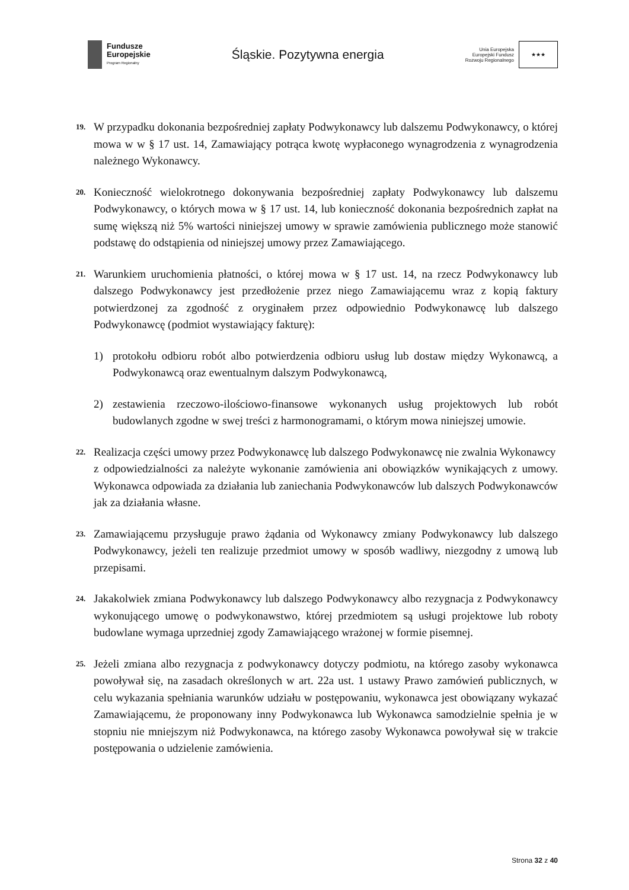Fundusze
Europejskie
Program Regionalny
Śląskie. Pozytywna energia
Unia Europejska
Europejski Fundusz
Rozwoju Regionalnego
★★★
19.
W przypadku dokonania bezpośredniej zapłaty Podwykonawcy lub dalszemu Podwykonawcy, o której mowa w w § 17 ust. 14, Zamawiający potrąca kwotę wypłaconego wynagrodzenia z wynagrodzenia należnego Wykonawcy.
20.
Konieczność wielokrotnego dokonywania bezpośredniej zapłaty Podwykonawcy lub dalszemu Podwykonawcy, o których mowa w § 17 ust. 14, lub konieczność dokonania bezpośrednich zapłat na sumę większą niż 5% wartości niniejszej umowy w sprawie zamówienia publicznego może stanowić podstawę do odstąpienia od niniejszej umowy przez Zamawiającego.
21.
Warunkiem uruchomienia płatności, o której mowa w § 17 ust. 14, na rzecz Podwykonawcy lub dalszego Podwykonawcy jest przedłożenie przez niego Zamawiającemu wraz z kopią faktury potwierdzonej za zgodność z oryginałem przez odpowiednio Podwykonawcę lub dalszego Podwykonawcę (podmiot wystawiający fakturę):
1) protokołu odbioru robót albo potwierdzenia odbioru usług lub dostaw między Wykonawcą, a Podwykonawcą oraz ewentualnym dalszym Podwykonawcą,
2) zestawienia rzeczowo-ilościowo-finansowe wykonanych usług projektowych lub robót budowlanych zgodne w swej treści z harmonogramami, o którym mowa niniejszej umowie.
22.
Realizacja części umowy przez Podwykonawcę lub dalszego Podwykonawcę nie zwalnia Wykonawcy
z odpowiedzialności za należyte wykonanie zamówienia ani obowiązków wynikających z umowy. Wykonawca odpowiada za działania lub zaniechania Podwykonawców lub dalszych Podwykonawców jak za działania własne.
23.
Zamawiającemu przysługuje prawo żądania od Wykonawcy zmiany Podwykonawcy lub dalszego Podwykonawcy, jeżeli ten realizuje przedmiot umowy w sposób wadliwy, niezgodny z umową lub przepisami.
24.
Jakakolwiek zmiana Podwykonawcy lub dalszego Podwykonawcy albo rezygnacja z Podwykonawcy wykonującego umowę o podwykonawstwo, której przedmiotem są usługi projektowe lub roboty budowlane wymaga uprzedniej zgody Zamawiającego wrażonej w formie pisemnej.
25.
Jeżeli zmiana albo rezygnacja z podwykonawcy dotyczy podmiotu, na którego zasoby wykonawca powoływał się, na zasadach określonych w art. 22a ust. 1 ustawy Prawo zamówień publicznych, w celu wykazania spełniania warunków udziału w postępowaniu, wykonawca jest obowiązany wykazać Zamawiającemu, że proponowany inny Podwykonawca lub Wykonawca samodzielnie spełnia je w stopniu nie mniejszym niż Podwykonawca, na którego zasoby Wykonawca powoływał się w trakcie postępowania o udzielenie zamówienia.
Strona 32 z 40